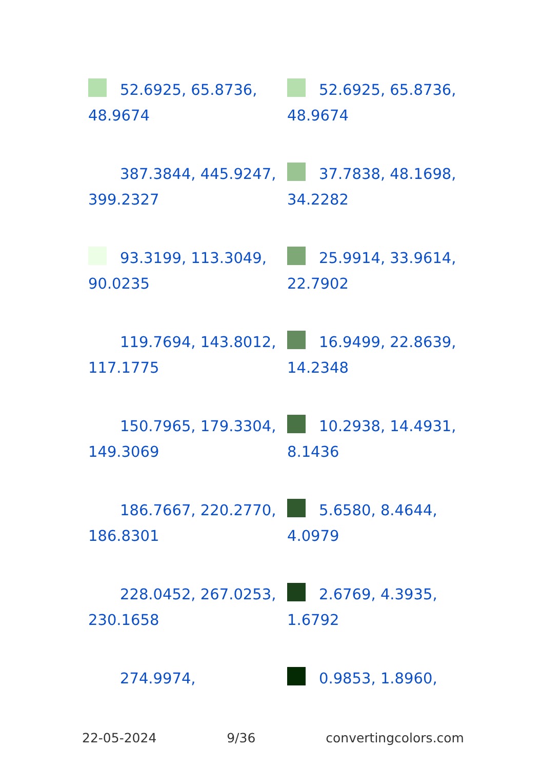52.6925, 65.8736, 48.9674
52.6925, 65.8736, 48.9674
387.3844, 445.9247, 399.2327
37.7838, 48.1698, 34.2282
93.3199, 113.3049, 90.0235
25.9914, 33.9614, 22.7902
119.7694, 143.8012, 117.1775
16.9499, 22.8639, 14.2348
150.7965, 179.3304, 149.3069
10.2938, 14.4931, 8.1436
186.7667, 220.2770, 186.8301
5.6580, 8.4644, 4.0979
228.0452, 267.0253, 230.1658
2.6769, 4.3935, 1.6792
274.9974,
0.9853, 1.8960,
22-05-2024 9/36 convertingcolors.com